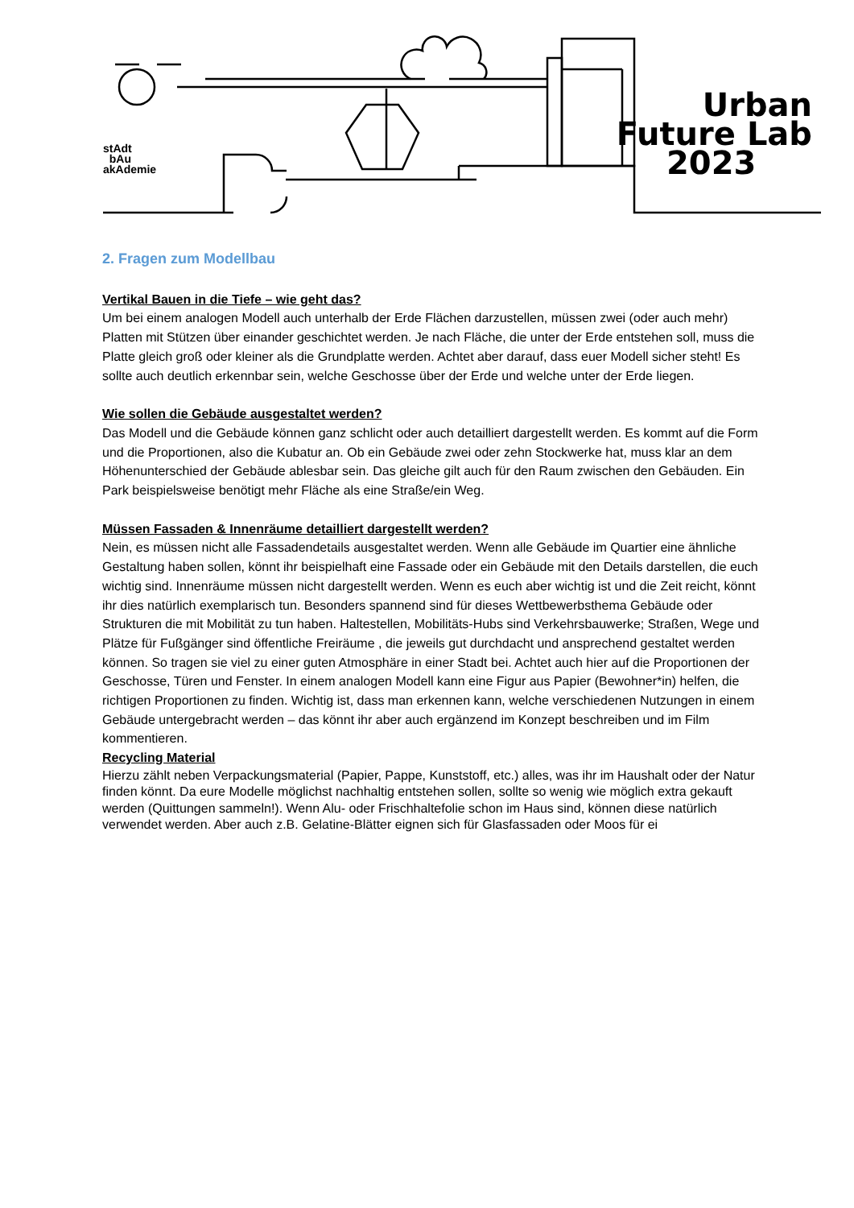stAdt
bAu
akAdemie
Urban
Future Lab
2023
2. Fragen zum Modellbau
Vertikal Bauen in die Tiefe – wie geht das?
Um bei einem analogen Modell auch unterhalb der Erde Flächen darzustellen, müssen zwei (oder auch mehr) Platten mit Stützen über einander geschichtet werden. Je nach Fläche, die unter der Erde entstehen soll, muss die Platte gleich groß oder kleiner als die Grundplatte werden. Achtet aber darauf, dass euer Modell sicher steht! Es sollte auch deutlich erkennbar sein, welche Geschosse über der Erde und welche unter der Erde liegen.
Wie sollen die Gebäude ausgestaltet werden?
Das Modell und die Gebäude können ganz schlicht oder auch detailliert dargestellt werden. Es kommt auf die Form und die Proportionen, also die Kubatur an. Ob ein Gebäude zwei oder zehn Stockwerke hat, muss klar an dem Höhenunterschied der Gebäude ablesbar sein. Das gleiche gilt auch für den Raum zwischen den Gebäuden. Ein Park beispielsweise benötigt mehr Fläche als eine Straße/ein Weg.
Müssen Fassaden & Innenräume detailliert dargestellt werden?
Nein, es müssen nicht alle Fassadendetails ausgestaltet werden. Wenn alle Gebäude im Quartier eine ähnliche Gestaltung haben sollen, könnt ihr beispielhaft eine Fassade oder ein Gebäude mit den Details darstellen, die euch wichtig sind. Innenräume müssen nicht dargestellt werden. Wenn es euch aber wichtig ist und die Zeit reicht, könnt ihr dies natürlich exemplarisch tun. Besonders spannend sind für dieses Wettbewerbsthema Gebäude oder Strukturen die mit Mobilität zu tun haben. Haltestellen, Mobilitäts-Hubs sind Verkehrsbauwerke; Straßen, Wege und Plätze für Fußgänger sind öffentliche Freiräume , die jeweils gut durchdacht und ansprechend gestaltet werden können. So tragen sie viel zu einer guten Atmosphäre in einer Stadt bei. Achtet auch hier auf die Proportionen der Geschosse, Türen und Fenster. In einem analogen Modell kann eine Figur aus Papier (Bewohner*in) helfen, die richtigen Proportionen zu finden. Wichtig ist, dass man erkennen kann, welche verschiedenen Nutzungen in einem Gebäude untergebracht werden – das könnt ihr aber auch ergänzend im Konzept beschreiben und im Film kommentieren.
Recycling Material
Hierzu zählt neben Verpackungsmaterial (Papier, Pappe, Kunststoff, etc.) alles, was ihr im Haushalt oder der Natur finden könnt. Da eure Modelle möglichst nachhaltig entstehen sollen, sollte so wenig wie möglich extra gekauft werden (Quittungen sammeln!). Wenn Alu- oder Frischhaltefolie schon im Haus sind, können diese natürlich verwendet werden. Aber auch z.B. Gelatine-Blätter eignen sich für Glasfassaden oder Moos für ei